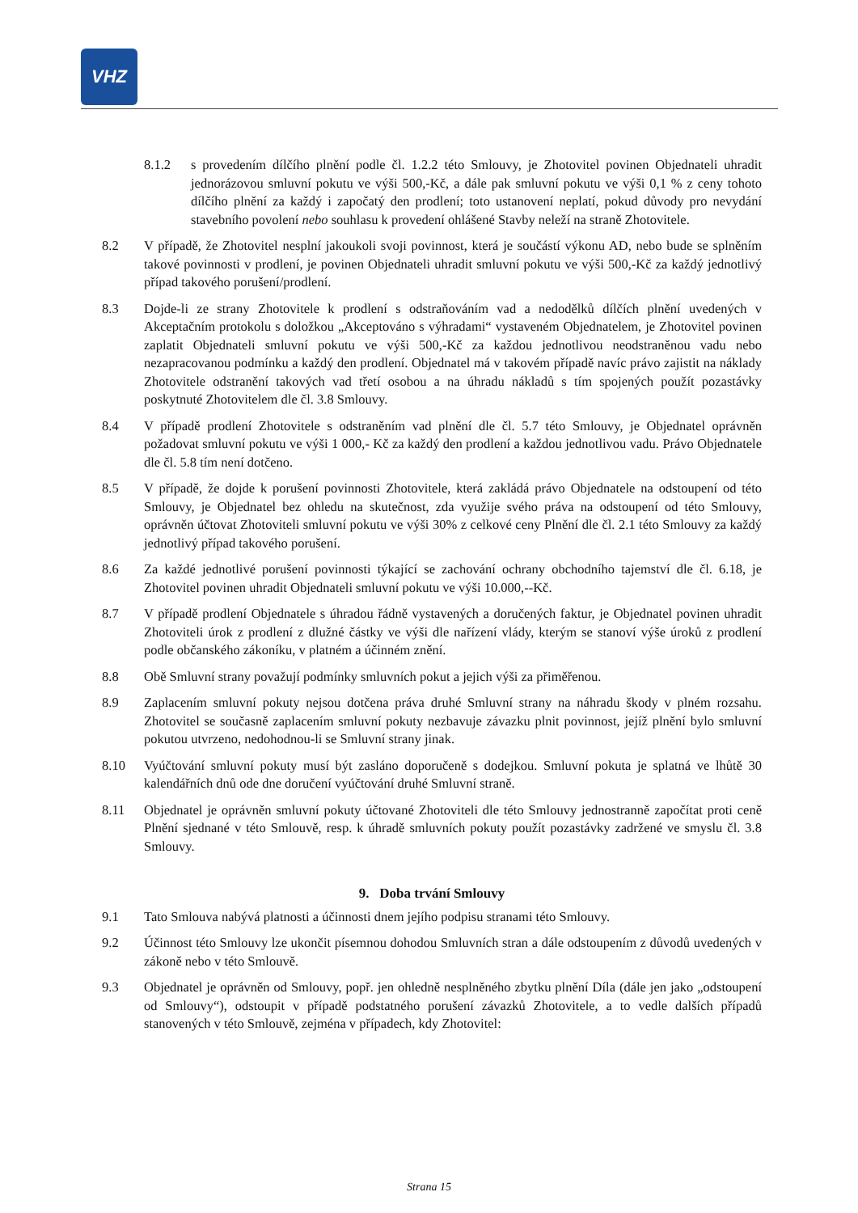VHZ
8.1.2 s provedením dílčího plnění podle čl. 1.2.2 této Smlouvy, je Zhotovitel povinen Objednateli uhradit jednorázovou smluvní pokutu ve výši 500,-Kč, a dále pak smluvní pokutu ve výši 0,1 % z ceny tohoto dílčího plnění za každý i započatý den prodlení; toto ustanovení neplatí, pokud důvody pro nevydání stavebního povolení nebo souhlasu k provedení ohlášené Stavby neleží na straně Zhotovitele.
8.2 V případě, že Zhotovitel nesplní jakoukoli svoji povinnost, která je součástí výkonu AD, nebo bude se splněním takové povinnosti v prodlení, je povinen Objednateli uhradit smluvní pokutu ve výši 500,-Kč za každý jednotlivý případ takového porušení/prodlení.
8.3 Dojde-li ze strany Zhotovitele k prodlení s odstraňováním vad a nedodělků dílčích plnění uvedených v Akceptačním protokolu s doložkou „Akceptováno s výhradami“ vystaveném Objednatelem, je Zhotovitel povinen zaplatit Objednateli smluvní pokutu ve výši 500,-Kč za každou jednotlivou neodstraněnou vadu nebo nezapracovanou podmínku a každý den prodlení. Objednatel má v takovém případě navíc právo zajistit na náklady Zhotovitele odstranění takových vad třetí osobou a na úhradu nákladů s tím spojených použít pozastávky poskytnuté Zhotovitelem dle čl. 3.8 Smlouvy.
8.4 V případě prodlení Zhotovitele s odstraněním vad plnění dle čl. 5.7 této Smlouvy, je Objednatel oprávněn požadovat smluvní pokutu ve výši 1 000,- Kč za každý den prodlení a každou jednotlivou vadu. Právo Objednatele dle čl. 5.8 tím není dotčeno.
8.5 V případě, že dojde k porušení povinnosti Zhotovitele, která zakládá právo Objednatele na odstoupení od této Smlouvy, je Objednatel bez ohledu na skutečnost, zda využije svého práva na odstoupení od této Smlouvy, oprávněn účtovat Zhotoviteli smluvní pokutu ve výši 30% z celkové ceny Plnění dle čl. 2.1 této Smlouvy za každý jednotlivý případ takového porušení.
8.6 Za každé jednotlivé porušení povinnosti týkající se zachování ochrany obchodního tajemství dle čl. 6.18, je Zhotovitel povinen uhradit Objednateli smluvní pokutu ve výši 10.000,--Kč.
8.7 V případě prodlení Objednatele s úhradou řádně vystavených a doručených faktur, je Objednatel povinen uhradit Zhotoviteli úrok z prodlení z dlužné částky ve výši dle nařízení vlády, kterým se stanoví výše úroků z prodlení podle občanského zákoníku, v platném a účinném znění.
8.8 Obě Smluvní strany považují podmínky smluvních pokut a jejich výši za přiměřenou.
8.9 Zaplacením smluvní pokuty nejsou dotčena práva druhé Smluvní strany na náhradu škody v plném rozsahu. Zhotovitel se současně zaplacením smluvní pokuty nezbavuje závazku plnit povinnost, jejíž plnění bylo smluvní pokutou utvrzeno, nedohodnou-li se Smluvní strany jinak.
8.10 Vyúčtování smluvní pokuty musí být zasláno doporučeně s dodejkou. Smluvní pokuta je splatná ve lhůtě 30 kalendářních dnů ode dne doručení vyúčtování druhé Smluvní straně.
8.11 Objednatel je oprávněn smluvní pokuty účtované Zhotoviteli dle této Smlouvy jednostranně započítat proti ceně Plnění sjednané v této Smlouvě, resp. k úhradě smluvních pokuty použít pozastávky zadržené ve smyslu čl. 3.8 Smlouvy.
9. Doba trvání Smlouvy
9.1 Tato Smlouva nabývá platnosti a účinnosti dnem jejího podpisu stranami této Smlouvy.
9.2 Účinnost této Smlouvy lze ukončit písemnou dohodou Smluvních stran a dále odstoupením z důvodů uvedených v zákoně nebo v této Smlouvě.
9.3 Objednatel je oprávněn od Smlouvy, popř. jen ohledně nesplněného zbytku plnění Díla (dále jen jako „odstoupení od Smlouvy“), odstoupit v případě podstatného porušení závazků Zhotovitele, a to vedle dalších případů stanovených v této Smlouvě, zejména v případech, kdy Zhotovitel:
Strana 15